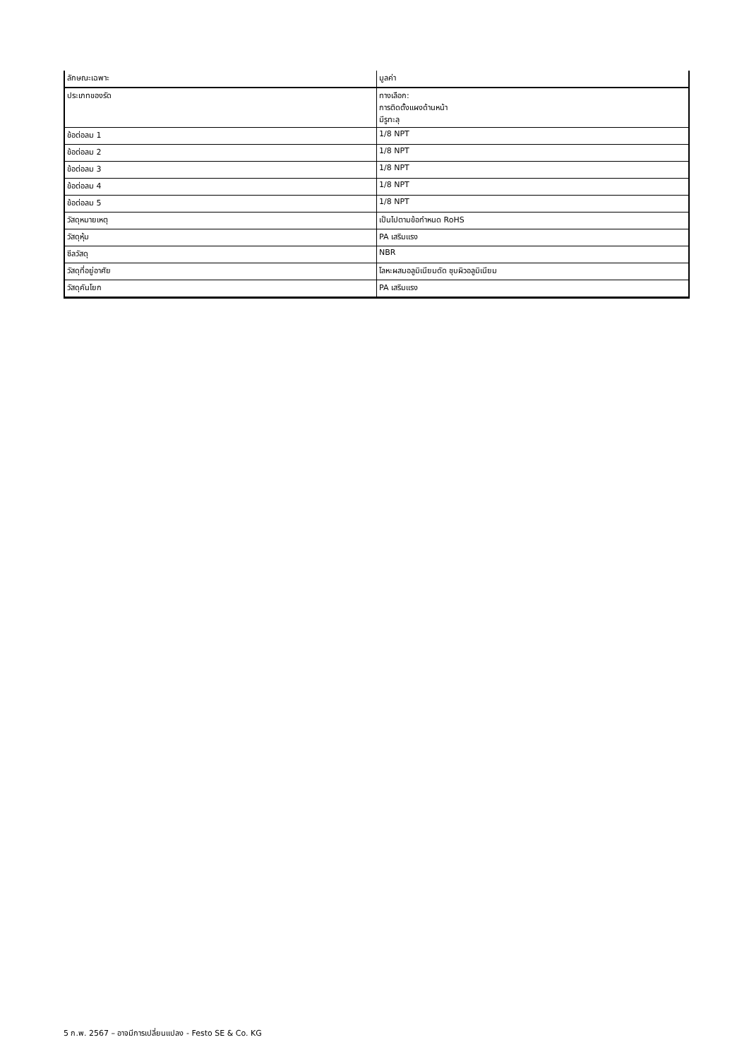| ลักษณะเฉพาะ | มูลค่า |
| ประเภทของรัด | ทางเลือก: การติดตั้งแผงด้านหน้า มีรูทะลุ |
| ข้อต่อลม 1 | 1/8 NPT |
| ข้อต่อลม 2 | 1/8 NPT |
| ข้อต่อลม 3 | 1/8 NPT |
| ข้อต่อลม 4 | 1/8 NPT |
| ข้อต่อลม 5 | 1/8 NPT |
| วัสดุหมายเหตุ | เป็นไปตามข้อกำหนด RoHS |
| วัสดุหุ้ม | PA เสริมแรง |
| ซีลวัสดุ | NBR |
| วัสดุที่อยู่อาศัย | โลหะผสมอลูมิเนียมดัด ชุบผิวอลูมิเนียม |
| วัสดุคันโยก | PA เสริมแรง |
5 ก.พ. 2567 – อาจมีการเปลี่ยนแปลง - Festo SE & Co. KG